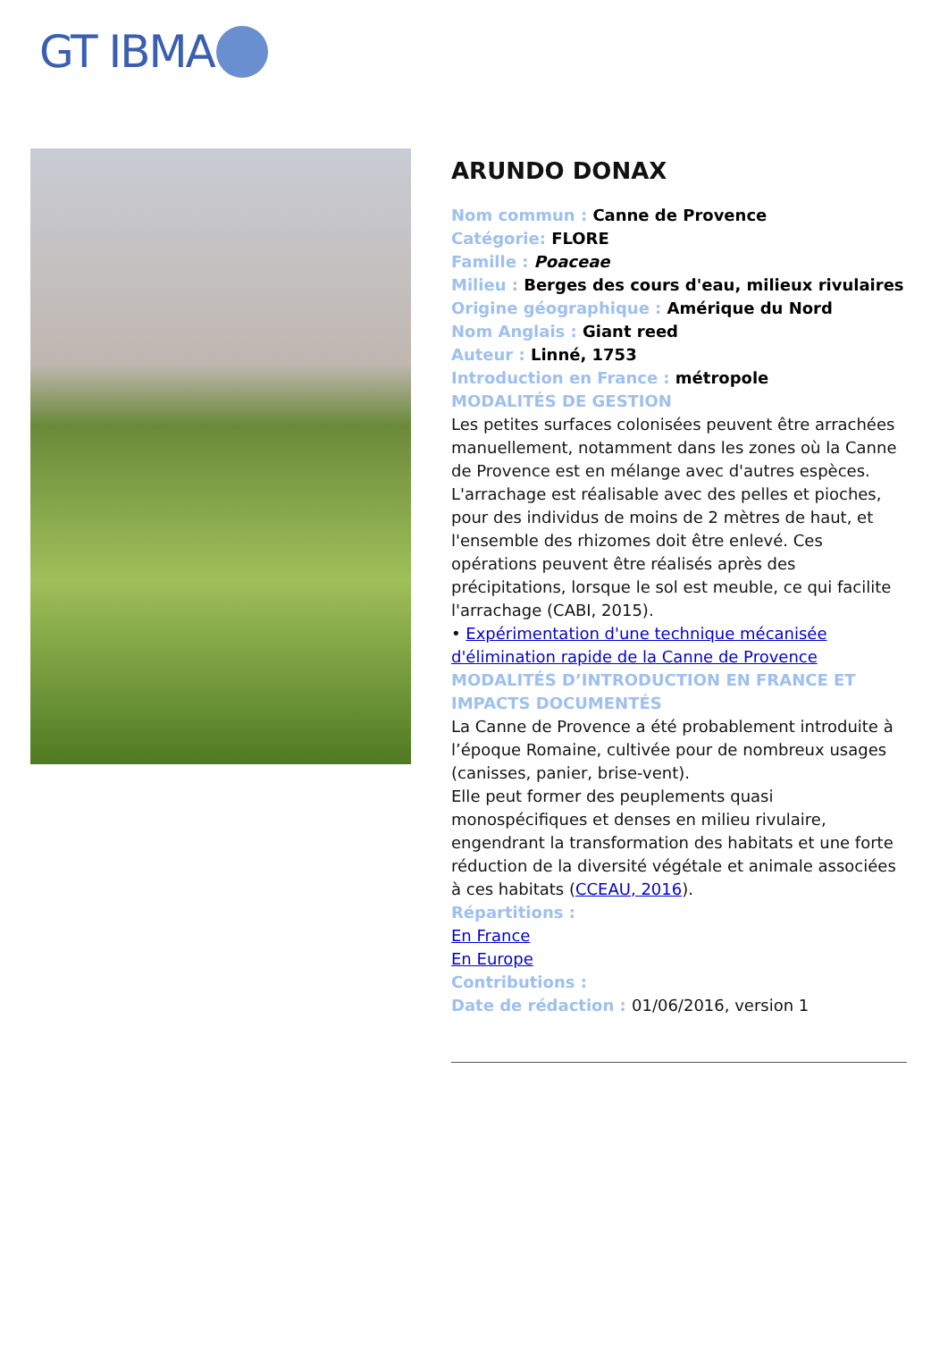GT IBMA
ARUNDO DONAX
Nom commun : Canne de Provence
Catégorie: FLORE
Famille : Poaceae
Milieu : Berges des cours d'eau, milieux rivulaires
Origine géographique : Amérique du Nord
Nom Anglais : Giant reed
Auteur : Linné, 1753
Introduction en France : métropole
MODALITÉS DE GESTION
Les petites surfaces colonisées peuvent être arrachées manuellement, notamment dans les zones où la Canne de Provence est en mélange avec d'autres espèces. L'arrachage est réalisable avec des pelles et pioches, pour des individus de moins de 2 mètres de haut, et l'ensemble des rhizomes doit être enlevé. Ces opérations peuvent être réalisés après des précipitations, lorsque le sol est meuble, ce qui facilite l'arrachage (CABI, 2015).
• Expérimentation d'une technique mécanisée d'élimination rapide de la Canne de Provence
MODALITÉS D’INTRODUCTION EN FRANCE ET IMPACTS DOCUMENTÉS
La Canne de Provence a été probablement introduite à l’époque Romaine, cultivée pour de nombreux usages (canisses, panier, brise-vent).
Elle peut former des peuplements quasi monospécifiques et denses en milieu rivulaire, engendrant la transformation des habitats et une forte réduction de la diversité végétale et animale associées à ces habitats (CCEAU, 2016).
Répartitions :
En France
En Europe
Contributions :
Date de rédaction : 01/06/2016, version 1